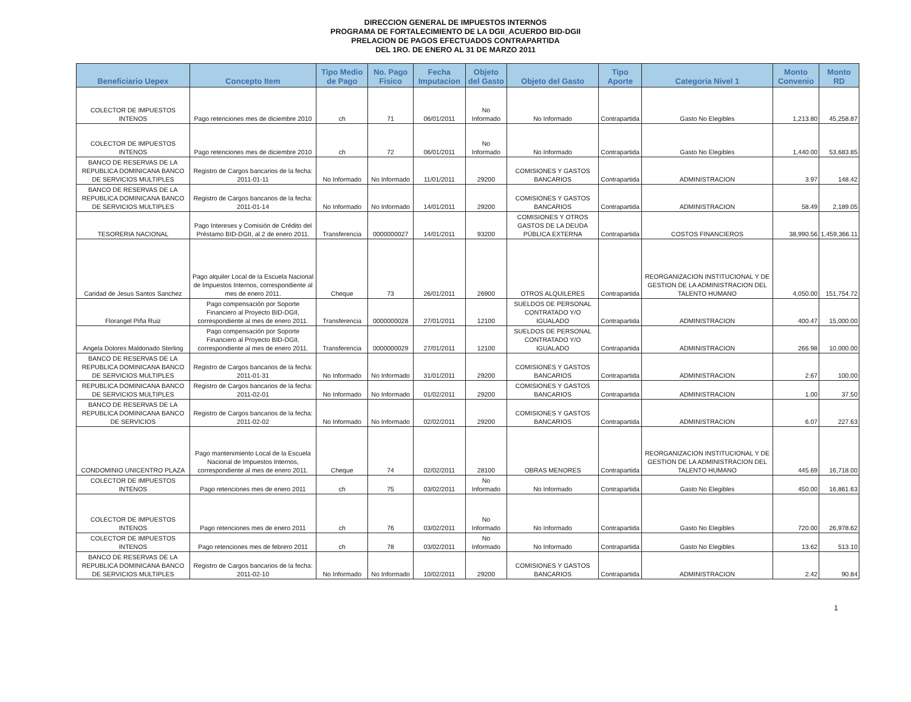DIRECCION GENERAL DE IMPUESTOS INTERNOS
PROGRAMA DE FORTALECIMIENTO DE LA DGII_ACUERDO BID-DGII
PRELACION DE PAGOS EFECTUADOS CONTRAPARTIDA
DEL 1RO. DE ENERO AL 31 DE MARZO 2011
| Beneficiario Uepex | Concepto Item | Tipo Medio de Pago | No. Pago Fisico | Fecha Imputacion | Objeto del Gasto | Objeto del Gasto | Tipo Aporte | Categoria Nivel 1 | Monto Convenio | Monto RD |
| --- | --- | --- | --- | --- | --- | --- | --- | --- | --- | --- |
| COLECTOR DE IMPUESTOS INTENOS | Pago retenciones mes de diciembre 2010 | ch | 71 | 06/01/2011 | No Informado | No Informado | Contrapartida | Gasto No Elegibles | 1,213.80 | 45,258.87 |
| COLECTOR DE IMPUESTOS INTENOS | Pago retenciones mes de diciembre 2010 | ch | 72 | 06/01/2011 | No Informado | No Informado | Contrapartida | Gasto No Elegibles | 1,440.00 | 53,683.85 |
| BANCO DE RESERVAS DE LA REPUBLICA DOMINICANA BANCO DE SERVICIOS MULTIPLES | Registro de Cargos bancarios de la fecha: 2011-01-11 | No Informado | No Informado | 11/01/2011 | 29200 | COMISIONES Y GASTOS BANCARIOS | Contrapartida | ADMINISTRACION | 3.97 | 148.42 |
| BANCO DE RESERVAS DE LA REPUBLICA DOMINICANA BANCO DE SERVICIOS MULTIPLES | Registro de Cargos bancarios de la fecha: 2011-01-14 | No Informado | No Informado | 14/01/2011 | 29200 | COMISIONES Y GASTOS BANCARIOS | Contrapartida | ADMINISTRACION | 58.49 | 2,189.05 |
| TESORERIA NACIONAL | Pago Intereses y Comisión de Crédito del Préstamo BID-DGII, al 2 de enero 2011. | Transferencia | 0000000027 | 14/01/2011 | 93200 | COMISIONES Y OTROS GASTOS DE LA DEUDA PÚBLICA EXTERNA | Contrapartida | COSTOS FINANCIEROS | 38,990.56 | 1,459,366.11 |
| Caridad de Jesus Santos Sanchez | Pago alquiler Local de la Escuela Nacional de Impuestos Internos, correspondiente al mes de enero 2011. | Cheque | 73 | 26/01/2011 | 26900 | OTROS ALQUILERES | Contrapartida | REORGANIZACION INSTITUCIONAL Y DE GESTION DE LA ADMINISTRACION DEL TALENTO HUMANO | 4,050.00 | 151,754.72 |
| Florangel Piña Ruiz | Pago compensación por Soporte Financiero al Proyecto BID-DGII, correspondiente al mes de enero 2011. | Transferencia | 0000000028 | 27/01/2011 | 12100 | SUELDOS DE PERSONAL CONTRATADO Y/O IGUALADO | Contrapartida | ADMINISTRACION | 400.47 | 15,000.00 |
| Angela Dolores Maldonado Sterling | Pago compensación por Soporte Financiero al Proyecto BID-DGII, correspondiente al mes de enero 2011. | Transferencia | 0000000029 | 27/01/2011 | 12100 | SUELDOS DE PERSONAL CONTRATADO Y/O IGUALADO | Contrapartida | ADMINISTRACION | 266.98 | 10,000.00 |
| BANCO DE RESERVAS DE LA REPUBLICA DOMINICANA BANCO DE SERVICIOS MULTIPLES | Registro de Cargos bancarios de la fecha: 2011-01-31 | No Informado | No Informado | 31/01/2011 | 29200 | COMISIONES Y GASTOS BANCARIOS | Contrapartida | ADMINISTRACION | 2.67 | 100.00 |
| REPUBLICA DOMINICANA BANCO DE SERVICIOS MULTIPLES | Registro de Cargos bancarios de la fecha: 2011-02-01 | No Informado | No Informado | 01/02/2011 | 29200 | COMISIONES Y GASTOS BANCARIOS | Contrapartida | ADMINISTRACION | 1.00 | 37.50 |
| BANCO DE RESERVAS DE LA REPUBLICA DOMINICANA BANCO DE SERVICIOS | Registro de Cargos bancarios de la fecha: 2011-02-02 | No Informado | No Informado | 02/02/2011 | 29200 | COMISIONES Y GASTOS BANCARIOS | Contrapartida | ADMINISTRACION | 6.07 | 227.63 |
| CONDOMINIO UNICENTRO PLAZA | Pago mantenimiento Local de la Escuela Nacional de Impuestos Internos, correspondiente al mes de enero 2011. | Cheque | 74 | 02/02/2011 | 28100 | OBRAS MENORES | Contrapartida | REORGANIZACION INSTITUCIONAL Y DE GESTION DE LA ADMINISTRACION DEL TALENTO HUMANO | 445.69 | 16,718.00 |
| COLECTOR DE IMPUESTOS INTENOS | Pago retenciones mes de enero 2011 | ch | 75 | 03/02/2011 | No Informado | No Informado | Contrapartida | Gasto No Elegibles | 450.00 | 16,861.63 |
| COLECTOR DE IMPUESTOS INTENOS | Pago retenciones mes de enero 2011 | ch | 76 | 03/02/2011 | No Informado | No Informado | Contrapartida | Gasto No Elegibles | 720.00 | 26,978.62 |
| COLECTOR DE IMPUESTOS INTENOS | Pago retenciones mes de febrero 2011 | ch | 78 | 03/02/2011 | No Informado | No Informado | Contrapartida | Gasto No Elegibles | 13.62 | 513.10 |
| BANCO DE RESERVAS DE LA REPUBLICA DOMINICANA BANCO DE SERVICIOS MULTIPLES | Registro de Cargos bancarios de la fecha: 2011-02-10 | No Informado | No Informado | 10/02/2011 | 29200 | COMISIONES Y GASTOS BANCARIOS | Contrapartida | ADMINISTRACION | 2.42 | 90.84 |
1